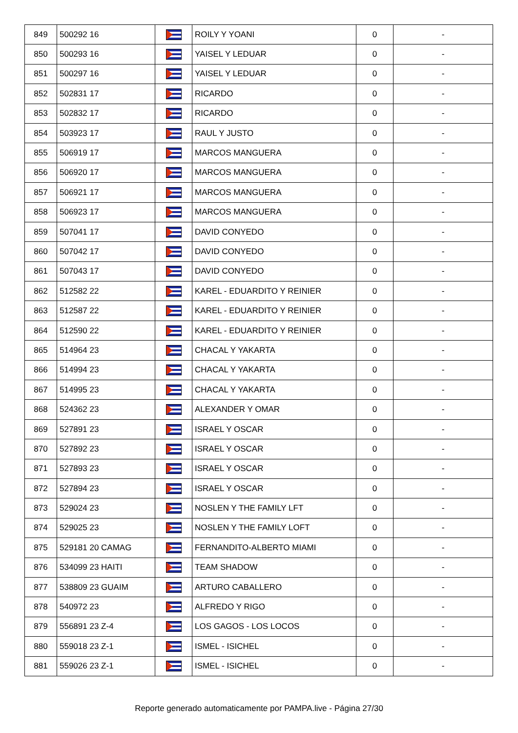| 849 | 500292 16 | | ROILY Y YOANI | 0 | - |
| 850 | 500293 16 | | YAISEL Y LEDUAR | 0 | - |
| 851 | 500297 16 | | YAISEL Y LEDUAR | 0 | - |
| 852 | 502831 17 | | RICARDO | 0 | - |
| 853 | 502832 17 | | RICARDO | 0 | - |
| 854 | 503923 17 | | RAUL Y JUSTO | 0 | - |
| 855 | 506919 17 | | MARCOS MANGUERA | 0 | - |
| 856 | 506920 17 | | MARCOS MANGUERA | 0 | - |
| 857 | 506921 17 | | MARCOS MANGUERA | 0 | - |
| 858 | 506923 17 | | MARCOS MANGUERA | 0 | - |
| 859 | 507041 17 | | DAVID CONYEDO | 0 | - |
| 860 | 507042 17 | | DAVID CONYEDO | 0 | - |
| 861 | 507043 17 | | DAVID CONYEDO | 0 | - |
| 862 | 512582 22 | | KAREL - EDUARDITO Y REINIER | 0 | - |
| 863 | 512587 22 | | KAREL - EDUARDITO Y REINIER | 0 | - |
| 864 | 512590 22 | | KAREL - EDUARDITO Y REINIER | 0 | - |
| 865 | 514964 23 | | CHACAL Y YAKARTA | 0 | - |
| 866 | 514994 23 | | CHACAL Y YAKARTA | 0 | - |
| 867 | 514995 23 | | CHACAL Y YAKARTA | 0 | - |
| 868 | 524362 23 | | ALEXANDER Y OMAR | 0 | - |
| 869 | 527891 23 | | ISRAEL Y OSCAR | 0 | - |
| 870 | 527892 23 | | ISRAEL Y OSCAR | 0 | - |
| 871 | 527893 23 | | ISRAEL Y OSCAR | 0 | - |
| 872 | 527894 23 | | ISRAEL Y OSCAR | 0 | - |
| 873 | 529024 23 | | NOSLEN Y THE FAMILY LFT | 0 | - |
| 874 | 529025 23 | | NOSLEN Y THE FAMILY LOFT | 0 | - |
| 875 | 529181 20 CAMAG | | FERNANDITO-ALBERTO MIAMI | 0 | - |
| 876 | 534099 23 HAITI | | TEAM SHADOW | 0 | - |
| 877 | 538809 23 GUAIM | | ARTURO CABALLERO | 0 | - |
| 878 | 540972 23 | | ALFREDO Y RIGO | 0 | - |
| 879 | 556891 23 Z-4 | | LOS GAGOS - LOS LOCOS | 0 | - |
| 880 | 559018 23 Z-1 | | ISMEL - ISICHEL | 0 | - |
| 881 | 559026 23 Z-1 | | ISMEL - ISICHEL | 0 | - |
Reporte generado automaticamente por PAMPA.live - Página 27/30